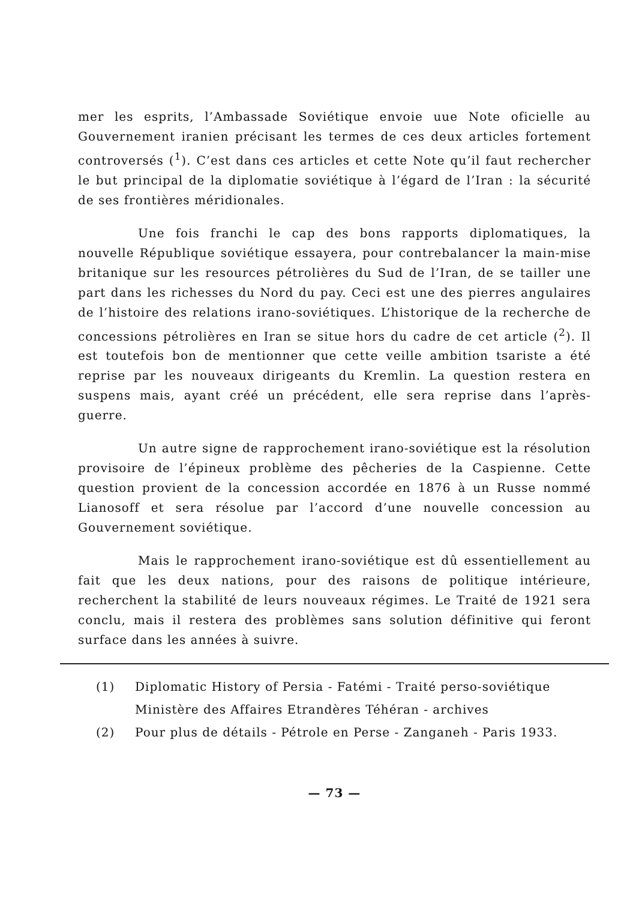mer les esprits, l’Ambassade Soviétique envoie uue Note oficielle au Gouvernement iranien précisant les termes de ces deux articles fortement controversés (<sup>1</sup>). C’est dans ces articles et cette Note qu’il faut rechercher le but principal de la diplomatie soviétique à l’égard de l’Iran : la sécurité de ses frontières méridionales.
Une fois franchi le cap des bons rapports diplomatiques, la nouvelle République soviétique essayera, pour contrebalancer la main-mise britanique sur les resources pétrolières du Sud de l’Iran, de se tailler une part dans les richesses du Nord du pay. Ceci est une des pierres angulaires de l’histoire des relations irano-soviétiques. L’historique de la recherche de concessions pétrolières en Iran se situe hors du cadre de cet article (<sup>2</sup>). Il est toutefois bon de mentionner que cette veille ambition tsariste a été reprise par les nouveaux dirigeants du Kremlin. La question restera en suspens mais, ayant créé un précédent, elle sera reprise dans l’après-guerre.
Un autre signe de rapprochement irano-soviétique est la résolution provisoire de l’épineux problème des pêcheries de la Caspienne. Cette question provient de la concession accordée en 1876 à un Russe nommé Lianosoff et sera résolue par l’accord d’une nouvelle concession au Gouvernement soviétique.
Mais le rapprochement irano-soviétique est dû essentiellement au fait que les deux nations, pour des raisons de politique intérieure, recherchent la stabilité de leurs nouveaux régimes. Le Traité de 1921 sera conclu, mais il restera des problèmes sans solution définitive qui feront surface dans les années à suivre.
(1) Diplomatic History of Persia - Fatémi - Traité perso-soviétique Ministère des Affaires Etrandères Téhéran - archives
(2) Pour plus de détails - Pétrole en Perse - Zanganeh - Paris 1933.
— 73 —